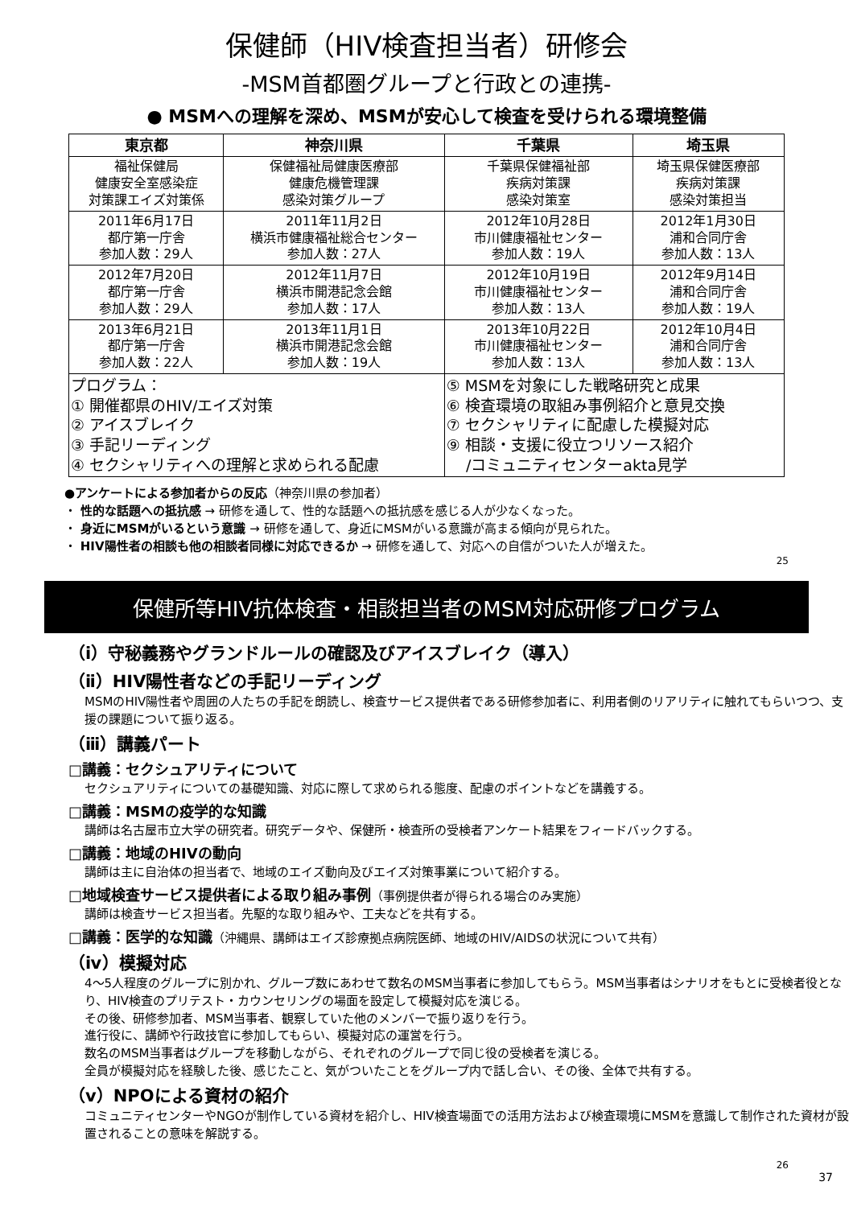保健師（HIV検査担当者）研修会
-MSM首都圏グループと行政との連携-
● MSMへの理解を深め、MSMが安心して検査を受けられる環境整備
| 東京都 | 神奈川県 | 千葉県 | 埼玉県 |
| --- | --- | --- | --- |
| 福祉保健局 健康安全室感染症 対策課エイズ対策係 | 保健福祉局健康医療部 健康危機管理課 感染対策グループ | 千葉県保健福祉部 疾病対策課 感染対策室 | 埼玉県保健医療部 疾病対策課 感染対策担当 |
| 2011年6月17日 都庁第一庁舎 参加人数：29人 | 2011年11月2日 横浜市健康福祉総合センター 参加人数：27人 | 2012年10月28日 市川健康福祉センター 参加人数：19人 | 2012年1月30日 浦和合同庁舎 参加人数：13人 |
| 2012年7月20日 都庁第一庁舎 参加人数：29人 | 2012年11月7日 横浜市開港記念会館 参加人数：17人 | 2012年10月19日 市川健康福祉センター 参加人数：13人 | 2012年9月14日 浦和合同庁舎 参加人数：19人 |
| 2013年6月21日 都庁第一庁舎 参加人数：22人 | 2013年11月1日 横浜市開港記念会館 参加人数：19人 | 2013年10月22日 市川健康福祉センター 参加人数：13人 | 2012年10月4日 浦和合同庁舎 参加人数：13人 |
| プログラム： ① 開催都県のHIV/エイズ対策 ② アイスブレイク ③ 手記リーディング ④ セクシャリティへの理解と求められる配慮 | | ⑤ MSMを対象にした戦略研究と成果 ⑥ 検査環境の取組み事例紹介と意見交換 ⑦ セクシャリティに配慮した模擬対応 ⑨ 相談・支援に役立つリソース紹介 /コミュニティセンターakta見学 | |
●アンケートによる参加者からの反応（神奈川県の参加者）
・ 性的な話題への抵抗感 → 研修を通して、性的な話題への抵抗感を感じる人が少なくなった。
・ 身近にMSMがいるという意識 → 研修を通して、身近にMSMがいる意識が高まる傾向が見られた。
・ HIV陽性者の相談も他の相談者同様に対応できるか → 研修を通して、対応への自信がついた人が増えた。
25
保健所等HIV抗体検査・相談担当者のMSM対応研修プログラム
（ⅰ）守秘義務やグランドルールの確認及びアイスブレイク（導入）
（ⅱ）HIV陽性者などの手記リーディング
MSMのHIV陽性者や周囲の人たちの手記を朗読し、検査サービス提供者である研修参加者に、利用者側のリアリティに触れてもらいつつ、支援の課題について振り返る。
（ⅲ）講義パート
□講義：セクシュアリティについて
セクシュアリティについての基礎知識、対応に際して求められる態度、配慮のポイントなどを講義する。
□講義：MSMの疫学的な知識
講師は名古屋市立大学の研究者。研究データや、保健所・検査所の受検者アンケート結果をフィードバックする。
□講義：地域のHIVの動向
講師は主に自治体の担当者で、地域のエイズ動向及びエイズ対策事業について紹介する。
□地域検査サービス提供者による取り組み事例（事例提供者が得られる場合のみ実施）
講師は検査サービス担当者。先駆的な取り組みや、工夫などを共有する。
□講義：医学的な知識（沖縄県、講師はエイズ診療拠点病院医師、地域のHIV/AIDSの状況について共有）
（ⅳ）模擬対応
4～5人程度のグループに別かれ、グループ数にあわせて数名のMSM当事者に参加してもらう。MSM当事者はシナリオをもとに受検者役となり、HIV検査のプリテスト・カウンセリングの場面を設定して模擬対応を演じる。
その後、研修参加者、MSM当事者、観察していた他のメンバーで振り返りを行う。
進行役に、講師や行政技官に参加してもらい、模擬対応の運営を行う。
数名のMSM当事者はグループを移動しながら、それぞれのグループで同じ役の受検者を演じる。
全員が模擬対応を経験した後、感じたこと、気がついたことをグループ内で話し合い、その後、全体で共有する。
（ⅴ）NPOによる資材の紹介
コミュニティセンターやNGOが制作している資材を紹介し、HIV検査場面での活用方法および検査環境にMSMを意識して制作された資材が設置されることの意味を解説する。
26
37